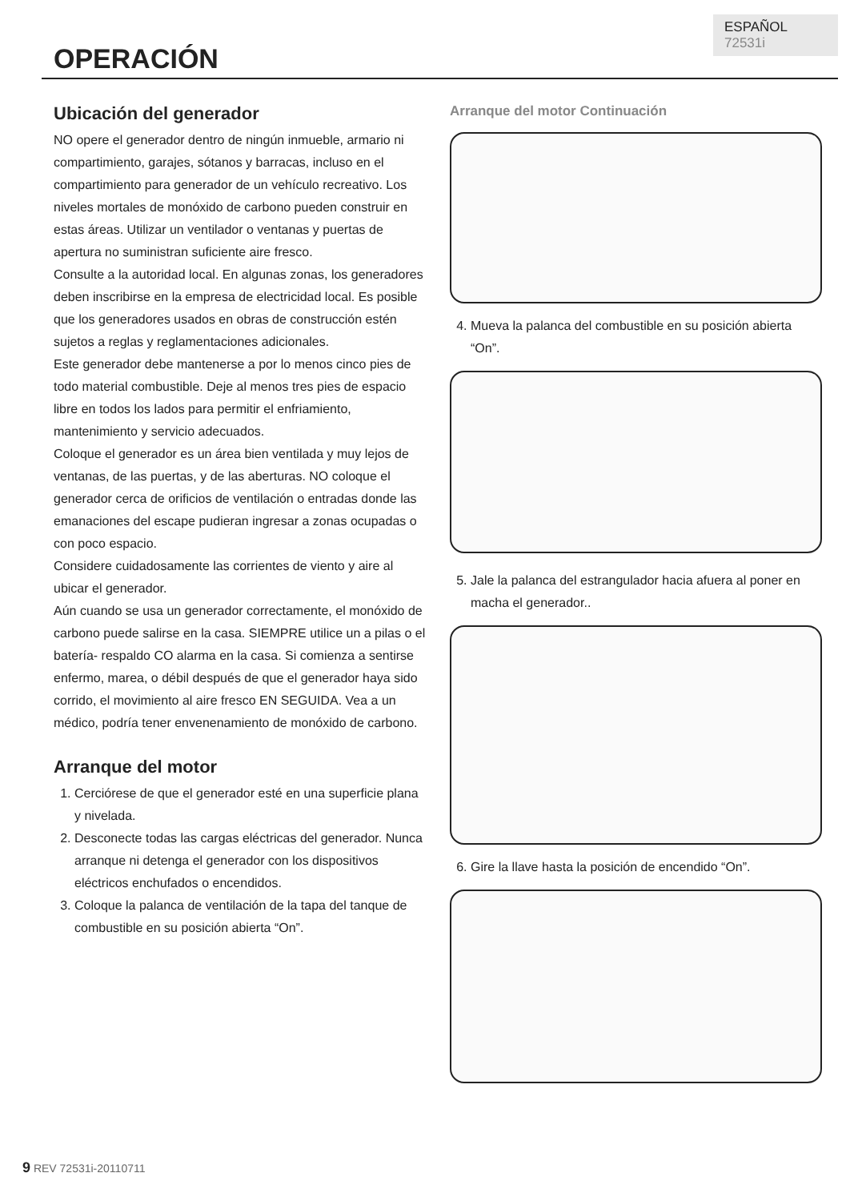ESPAÑOL 72531i
OPERACIÓN
Ubicación del generador
NO opere el generador dentro de ningún inmueble, armario ni compartimiento, garajes, sótanos y barracas, incluso en el compartimiento para generador de un vehículo recreativo. Los niveles mortales de monóxido de carbono pueden construir en estas áreas. Utilizar un ventilador o ventanas y puertas de apertura no suministran suficiente aire fresco.
Consulte a la autoridad local. En algunas zonas, los generadores deben inscribirse en la empresa de electricidad local. Es posible que los generadores usados en obras de construcción estén sujetos a reglas y reglamentaciones adicionales.
Este generador debe mantenerse a por lo menos cinco pies de todo material combustible. Deje al menos tres pies de espacio libre en todos los lados para permitir el enfriamiento, mantenimiento y servicio adecuados.
Coloque el generador es un área bien ventilada y muy lejos de ventanas, de las puertas, y de las aberturas. NO coloque el generador cerca de orificios de ventilación o entradas donde las emanaciones del escape pudieran ingresar a zonas ocupadas o con poco espacio.
Considere cuidadosamente las corrientes de viento y aire al ubicar el generador.
Aún cuando se usa un generador correctamente, el monóxido de carbono puede salirse en la casa. SIEMPRE utilice un a pilas o el batería- respaldo CO alarma en la casa. Si comienza a sentirse enfermo, marea, o débil después de que el generador haya sido corrido, el movimiento al aire fresco EN SEGUIDA. Vea a un médico, podría tener envenenamiento de monóxido de carbono.
Arranque del motor
1. Cerciórese de que el generador esté en una superficie plana y nivelada.
2. Desconecte todas las cargas eléctricas del generador. Nunca arranque ni detenga el generador con los dispositivos eléctricos enchufados o encendidos.
3. Coloque la palanca de ventilación de la tapa del tanque de combustible en su posición abierta “On”.
Arranque del motor Continuación
4. Mueva la palanca del combustible en su posición abierta “On”.
5. Jale la palanca del estrangulador hacia afuera al poner en macha el generador..
6. Gire la llave hasta la posición de encendido “On”.
9 REV 72531i-20110711